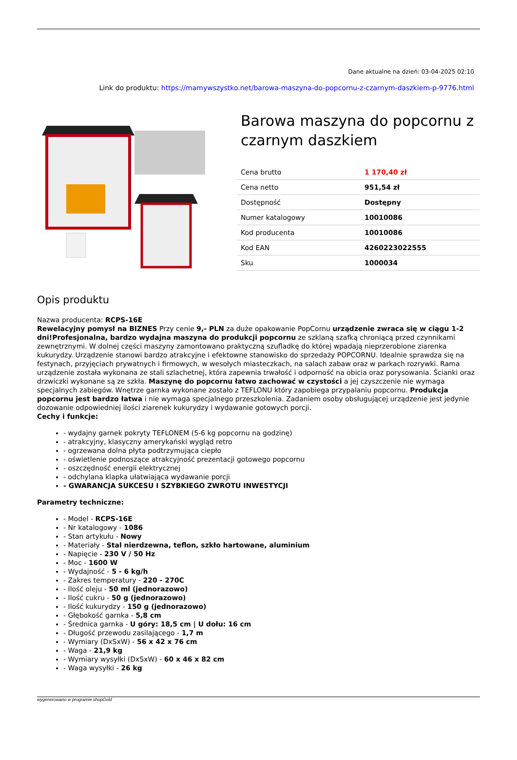Dane aktualne na dzień: 03-04-2025 02:10
Link do produktu: https://mamywszystko.net/barowa-maszyna-do-popcornu-z-czarnym-daszkiem-p-9776.html
Barowa maszyna do popcornu z czarnym daszkiem
| Cena brutto | 1 170,40 zł |
| Cena netto | 951,54 zł |
| Dostępność | Dostępny |
| Numer katalogowy | 10010086 |
| Kod producenta | 10010086 |
| Kod EAN | 4260223022555 |
| Sku | 1000034 |
Opis produktu
Nazwa producenta: RCPS-16E
Rewelacyjny pomysł na BIZNES Przy cenie 9,- PLN za duże opakowanie PopCornu urządzenie zwraca się w ciągu 1-2 dni!Profesjonalna, bardzo wydajna maszyna do produkcji popcornu ze szklaną szafką chroniącą przed czynnikami zewnętrznymi. W dolnej części maszyny zamontowano praktyczną szufladkę do której wpadają nieprzerobione ziarenka kukurydzy. Urządzenie stanowi bardzo atrakcyjne i efektowne stanowisko do sprzedaży POPCORNU. Idealnie sprawdza się na festynach, przyjęciach prywatnych i firmowych, w wesołych miasteczkach, na salach zabaw oraz w parkach rozrywki. Rama urządzenie została wykonana ze stali szlachetnej, która zapewnia trwałość i odporność na obicia oraz porysowania. Ścianki oraz drzwiczki wykonane są ze szkła. Maszynę do popcornu łatwo zachować w czystości a jej czyszczenie nie wymaga specjalnych zabiegów. Wnętrze garnka wykonane zostało z TEFLONU który zapobiega przypalaniu popcornu. Produkcja popcornu jest bardzo łatwa i nie wymaga specjalnego przeszkolenia. Zadaniem osoby obsługującej urządzenie jest jedynie dozowanie odpowiedniej ilości ziarenek kukurydzy i wydawanie gotowych porcji.
Cechy i funkcje:
- wydajny garnek pokryty TEFLONEM (5-6 kg popcornu na godzinę)
- atrakcyjny, klasyczny amerykański wygląd retro
- ogrzewana dolna płyta podtrzymująca ciepło
- oświetlenie podnoszące atrakcyjność prezentacji gotowego popcornu
- oszczędność energii elektrycznej
- odchylana klapka ułatwiająca wydawanie porcji
- GWARANCJA SUKCESU I SZYBKIEGO ZWROTU INWESTYCJI
Parametry techniczne:
- Model - RCPS-16E
- Nr katalogowy - 1086
- Stan artykułu - Nowy
- Materiały - Stal nierdzewna, teflon, szkło hartowane, aluminium
- Napięcie - 230 V / 50 Hz
- Moc - 1600 W
- Wydajność - 5 - 6 kg/h
- Zakres temperatury - 220 - 270C
- Ilość oleju - 50 ml (jednorazowo)
- Ilość cukru - 50 g (jednorazowo)
- Ilość kukurydzy - 150 g (jednorazowo)
- Głębokość garnka - 5,8 cm
- Średnica garnka - U góry: 18,5 cm | U dołu: 16 cm
- Długość przewodu zasilającego - 1,7 m
- Wymiary (DxSxW) - 56 x 42 x 76 cm
- Waga - 21,9 kg
- Wymiary wysyłki (DxSxW) - 60 x 46 x 82 cm
- Waga wysyłki - 26 kg
wygenerowano w programie shopGold